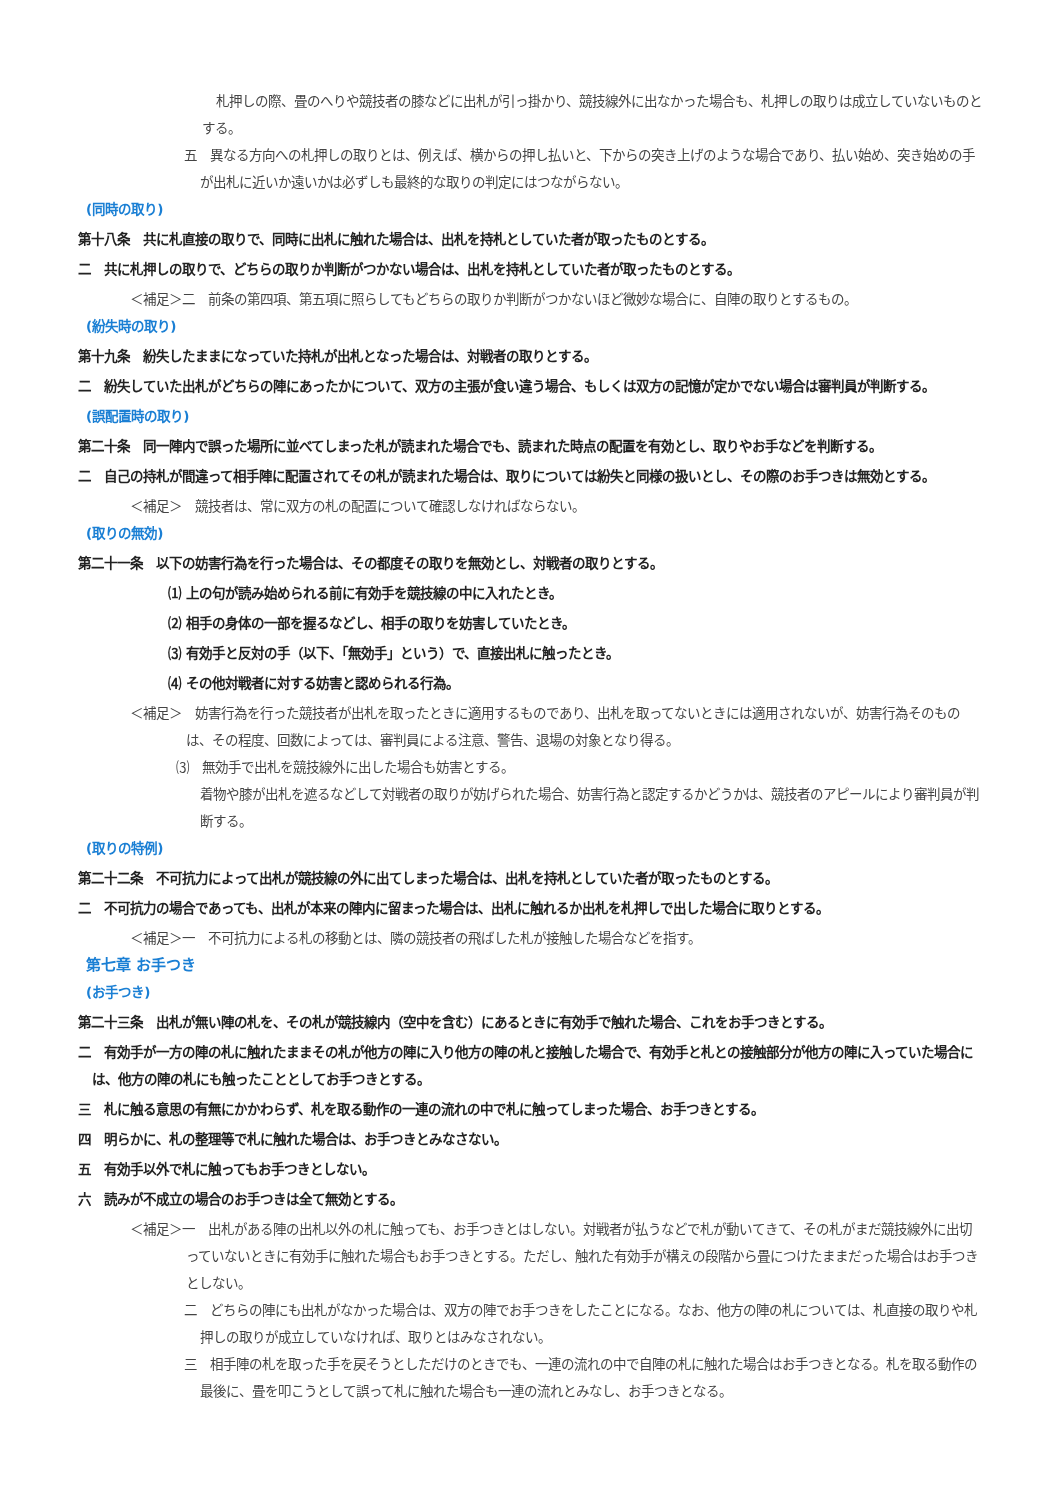札押しの際、畳のへりや競技者の膝などに出札が引っ掛かり、競技線外に出なかった場合も、札押しの取りは成立していないものとする。
五　異なる方向への札押しの取りとは、例えば、横からの押し払いと、下からの突き上げのような場合であり、払い始め、突き始めの手が出札に近いか遠いかは必ずしも最終的な取りの判定にはつながらない。
(同時の取り)
第十八条　共に札直接の取りで、同時に出札に触れた場合は、出札を持札としていた者が取ったものとする。
二　共に札押しの取りで、どちらの取りか判断がつかない場合は、出札を持札としていた者が取ったものとする。
＜補足＞二　前条の第四項、第五項に照らしてもどちらの取りか判断がつかないほど微妙な場合に、自陣の取りとするもの。
(紛失時の取り)
第十九条　紛失したままになっていた持札が出札となった場合は、対戦者の取りとする。
二　紛失していた出札がどちらの陣にあったかについて、双方の主張が食い違う場合、もしくは双方の記憶が定かでない場合は審判員が判断する。
(誤配置時の取り)
第二十条　同一陣内で誤った場所に並べてしまった札が読まれた場合でも、読まれた時点の配置を有効とし、取りやお手などを判断する。
二　自己の持札が間違って相手陣に配置されてその札が読まれた場合は、取りについては紛失と同様の扱いとし、その際のお手つきは無効とする。
＜補足＞　競技者は、常に双方の札の配置について確認しなければならない。
(取りの無効)
第二十一条　以下の妨害行為を行った場合は、その都度その取りを無効とし、対戦者の取りとする。
⑴ 上の句が読み始められる前に有効手を競技線の中に入れたとき。
⑵ 相手の身体の一部を握るなどし、相手の取りを妨害していたとき。
⑶ 有効手と反対の手（以下、「無効手」という）で、直接出札に触ったとき。
⑷ その他対戦者に対する妨害と認められる行為。
＜補足＞　妨害行為を行った競技者が出札を取ったときに適用するものであり、出札を取ってないときには適用されないが、妨害行為そのものは、その程度、回数によっては、審判員による注意、警告、退場の対象となり得る。
⑶　無効手で出札を競技線外に出した場合も妨害とする。
着物や膝が出札を遮るなどして対戦者の取りが妨げられた場合、妨害行為と認定するかどうかは、競技者のアピールにより審判員が判断する。
(取りの特例)
第二十二条　不可抗力によって出札が競技線の外に出てしまった場合は、出札を持札としていた者が取ったものとする。
二　不可抗力の場合であっても、出札が本来の陣内に留まった場合は、出札に触れるか出札を札押しで出した場合に取りとする。
＜補足＞一　不可抗力による札の移動とは、隣の競技者の飛ばした札が接触した場合などを指す。
第七章 お手つき
(お手つき)
第二十三条　出札が無い陣の札を、その札が競技線内（空中を含む）にあるときに有効手で触れた場合、これをお手つきとする。
二　有効手が一方の陣の札に触れたままその札が他方の陣に入り他方の陣の札と接触した場合で、有効手と札との接触部分が他方の陣に入っていた場合には、他方の陣の札にも触ったこととしてお手つきとする。
三　札に触る意思の有無にかかわらず、札を取る動作の一連の流れの中で札に触ってしまった場合、お手つきとする。
四　明らかに、札の整理等で札に触れた場合は、お手つきとみなさない。
五　有効手以外で札に触ってもお手つきとしない。
六　読みが不成立の場合のお手つきは全て無効とする。
＜補足＞一　出札がある陣の出札以外の札に触っても、お手つきとはしない。対戦者が払うなどで札が動いてきて、その札がまだ競技線外に出切っていないときに有効手に触れた場合もお手つきとする。ただし、触れた有効手が構えの段階から畳につけたままだった場合はお手つきとしない。
二　どちらの陣にも出札がなかった場合は、双方の陣でお手つきをしたことになる。なお、他方の陣の札については、札直接の取りや札押しの取りが成立していなければ、取りとはみなされない。
三　相手陣の札を取った手を戻そうとしただけのときでも、一連の流れの中で自陣の札に触れた場合はお手つきとなる。札を取る動作の最後に、畳を叩こうとして誤って札に触れた場合も一連の流れとみなし、お手つきとなる。